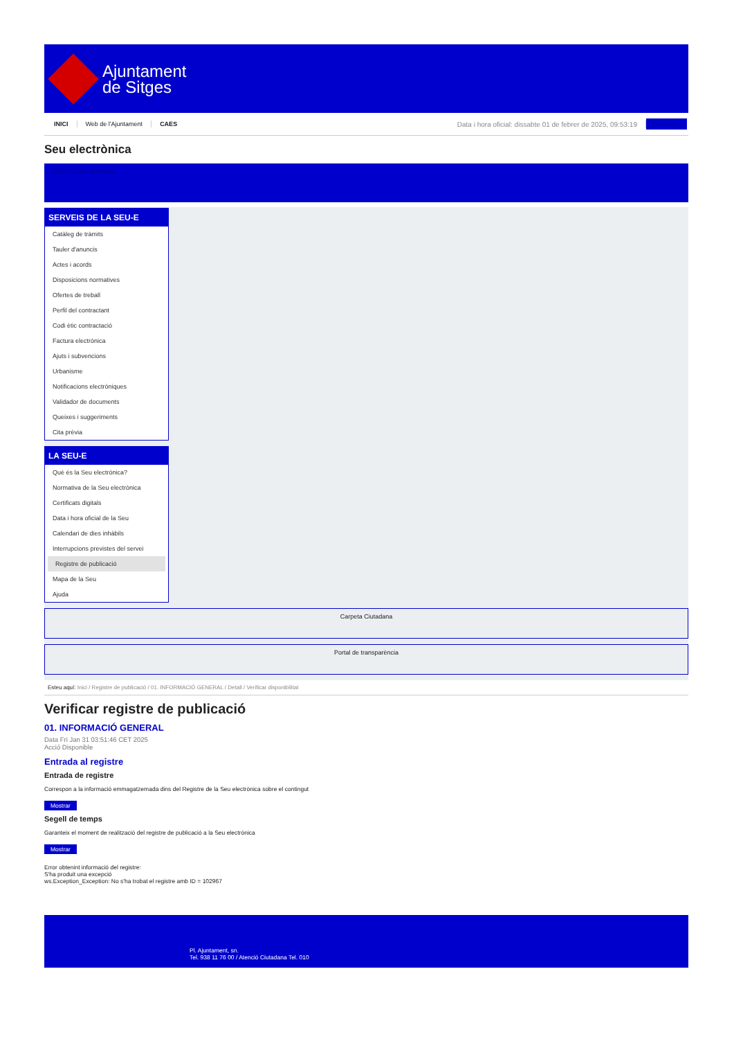Ajuntament
de Sitges
INICI Web de l'Ajuntament CAES Data i hora oficial: dissabte 01 de febrer de 2025, 09:53:19 Directorios
Seu electrònica
Obtenir còpia autèntica
SERVEIS DE LA SEU-E
Catàleg de tràmits
Tauler d'anuncis
Actes i acords
Disposicions normatives
Ofertes de treball
Perfil del contractant
Codi ètic contractació
Factura electrònica
Ajuts i subvencions
Urbanisme
Notificacions electròniques
Validador de documents
Queixes i suggeriments
Cita prèvia
LA SEU-E
Què és la Seu electrònica?
Normativa de la Seu electrònica
Certificats digitals
Data i hora oficial de la Seu
Calendari de dies inhàbils
Interrupcions previstes del servei
Registre de publicació
Mapa de la Seu
Ajuda
Carpeta Ciutadana
Portal de transparència
Esteu aquí: Inici / Registre de publicació / 01. INFORMACIÓ GENERAL / Detall / Verificar disponibilitat
Verificar registre de publicació
01. INFORMACIÓ GENERAL
Data Fri Jan 31 03:51:46 CET 2025
Acció Disponible
Entrada al registre
Entrada de registre
Correspon a la informació emmagatzemada dins del Registre de la Seu electrònica sobre el contingut
Mostrar
Segell de temps
Garanteix el moment de realització del registre de publicació a la Seu electrònica
Mostrar
Error obtenint informació del registre:
S'ha produit una excepció
ws.Exception_Exception: No s'ha trobat el registre amb ID = 102967
Pl. Ajuntament, sn.
Tel. 938 11 76 00 / Atenció Ciutadana Tel. 010